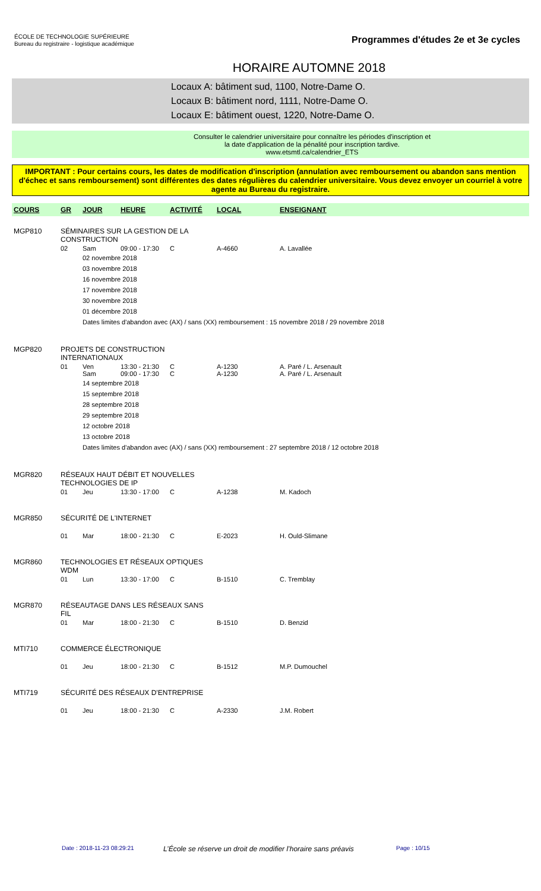ÉCOLE DE TECHNOLOGIE SUPÉRIEURE
Bureau du registraire - logistique académique
Programmes d'études 2e et 3e cycles
HORAIRE AUTOMNE 2018
Locaux A: bâtiment sud, 1100, Notre-Dame O.
Locaux B: bâtiment nord, 1111, Notre-Dame O.
Locaux E: bâtiment ouest, 1220, Notre-Dame O.
Consulter le calendrier universitaire pour connaître les périodes d'inscription et
la date d'application de la pénalité pour inscription tardive.
www.etsmtl.ca/calendrier_ETS
IMPORTANT : Pour certains cours, les dates de modification d'inscription (annulation avec remboursement ou abandon sans mention d'échec et sans remboursement) sont différentes des dates régulières du calendrier universitaire. Vous devez envoyer un courriel à votre agente au Bureau du registraire.
| COURS | GR | JOUR | HEURE | ACTIVITÉ | LOCAL | ENSEIGNANT |
| --- | --- | --- | --- | --- | --- | --- |
| MGP810 | SÉMINAIRES SUR LA GESTION DE LA CONSTRUCTION | | | | | |
| | 02 | Sam | 09:00 - 17:30 | C | A-4660 | A. Lavallée |
| | | 02 novembre 2018 | | | | |
| | | 03 novembre 2018 | | | | |
| | | 16 novembre 2018 | | | | |
| | | 17 novembre 2018 | | | | |
| | | 30 novembre 2018 | | | | |
| | | 01 décembre 2018 | | | | |
| | | Dates limites d'abandon avec (AX) / sans (XX) remboursement : 15 novembre 2018 / 29 novembre 2018 | | | | |
| MGP820 | PROJETS DE CONSTRUCTION INTERNATIONAUX | | | | | |
| | 01 | Ven Sam | 13:30 - 21:30 09:00 - 17:30 | C C | A-1230 A-1230 | A. Paré / L. Arsenault A. Paré / L. Arsenault |
| | | 14 septembre 2018 | | | | |
| | | 15 septembre 2018 | | | | |
| | | 28 septembre 2018 | | | | |
| | | 29 septembre 2018 | | | | |
| | | 12 octobre 2018 | | | | |
| | | 13 octobre 2018 | | | | |
| | | Dates limites d'abandon avec (AX) / sans (XX) remboursement : 27 septembre 2018 / 12 octobre 2018 | | | | |
| MGR820 | RÉSEAUX HAUT DÉBIT ET NOUVELLES TECHNOLOGIES DE IP | | | | | |
| | 01 | Jeu | 13:30 - 17:00 | C | A-1238 | M. Kadoch |
| MGR850 | SÉCURITÉ DE L'INTERNET | | | | | |
| | 01 | Mar | 18:00 - 21:30 | C | E-2023 | H. Ould-Slimane |
| MGR860 | TECHNOLOGIES ET RÉSEAUX OPTIQUES WDM | | | | | |
| | 01 | Lun | 13:30 - 17:00 | C | B-1510 | C. Tremblay |
| MGR870 | RÉSEAUTAGE DANS LES RÉSEAUX SANS FIL | | | | | |
| | 01 | Mar | 18:00 - 21:30 | C | B-1510 | D. Benzid |
| MTI710 | COMMERCE ÉLECTRONIQUE | | | | | |
| | 01 | Jeu | 18:00 - 21:30 | C | B-1512 | M.P. Dumouchel |
| MTI719 | SÉCURITÉ DES RÉSEAUX D'ENTREPRISE | | | | | |
| | 01 | Jeu | 18:00 - 21:30 | C | A-2330 | J.M. Robert |
Date : 2018-11-23 08:29:21 L’École se réserve un droit de modifier l’horaire sans préavis Page : 10/15